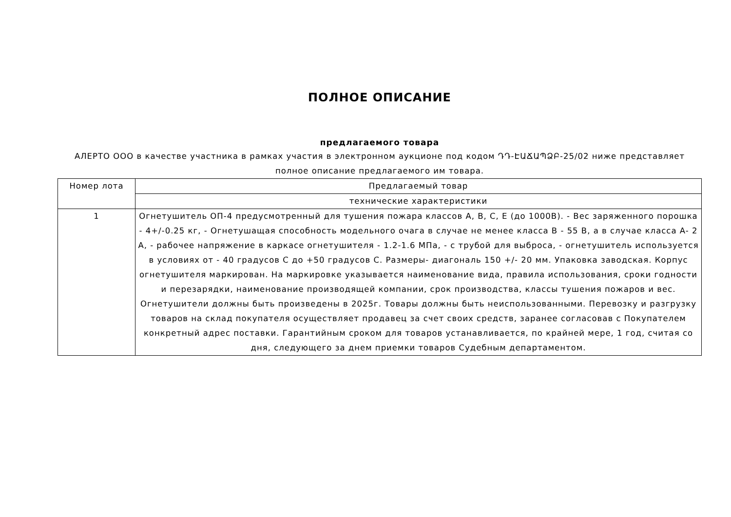ПОЛНОЕ ОПИСАНИЕ
предлагаемого товара
АЛЕРТО ООО в качестве участника в рамках участия в электронном аукционе под кодом ԴԴ-ԷԱՃԱՊՁԲ-25/02 ниже представляет полное описание предлагаемого им товара.
| Номер лота | Предлагаемый товар |
| --- | --- |
| | технические характеристики |
| 1 | Огнетушитель ОП-4 предусмотренный для тушения пожара классов A, B, C, E (до 1000В). - Вес заряженного порошка - 4+/-0.25 кг, - Огнетушащая способность модельного очага в случае не менее класса B - 55 B, а в случае класса A- 2 A, - рабочее напряжение в каркасе огнетушителя - 1.2-1.6 МПа, - с трубой для выброса, - огнетушитель используется в условиях от - 40 градусов C до +50 градусов C. Размеры- диагональ 150 +/- 20 мм. Упаковка заводская. Корпус огнетушителя маркирован. На маркировке указывается наименование вида, правила использования, сроки годности и перезарядки, наименование производящей компании, срок производства, классы тушения пожаров и вес. Огнетушители должны быть произведены в 2025г. Товары должны быть неиспользованными. Перевозку и разгрузку товаров на склад покупателя осуществляет продавец за счет своих средств, заранее согласовав с Покупателем конкретный адрес поставки. Гарантийным сроком для товаров устанавливается, по крайней мере, 1 год, считая со дня, следующего за днем приемки товаров Судебным департаментом. |